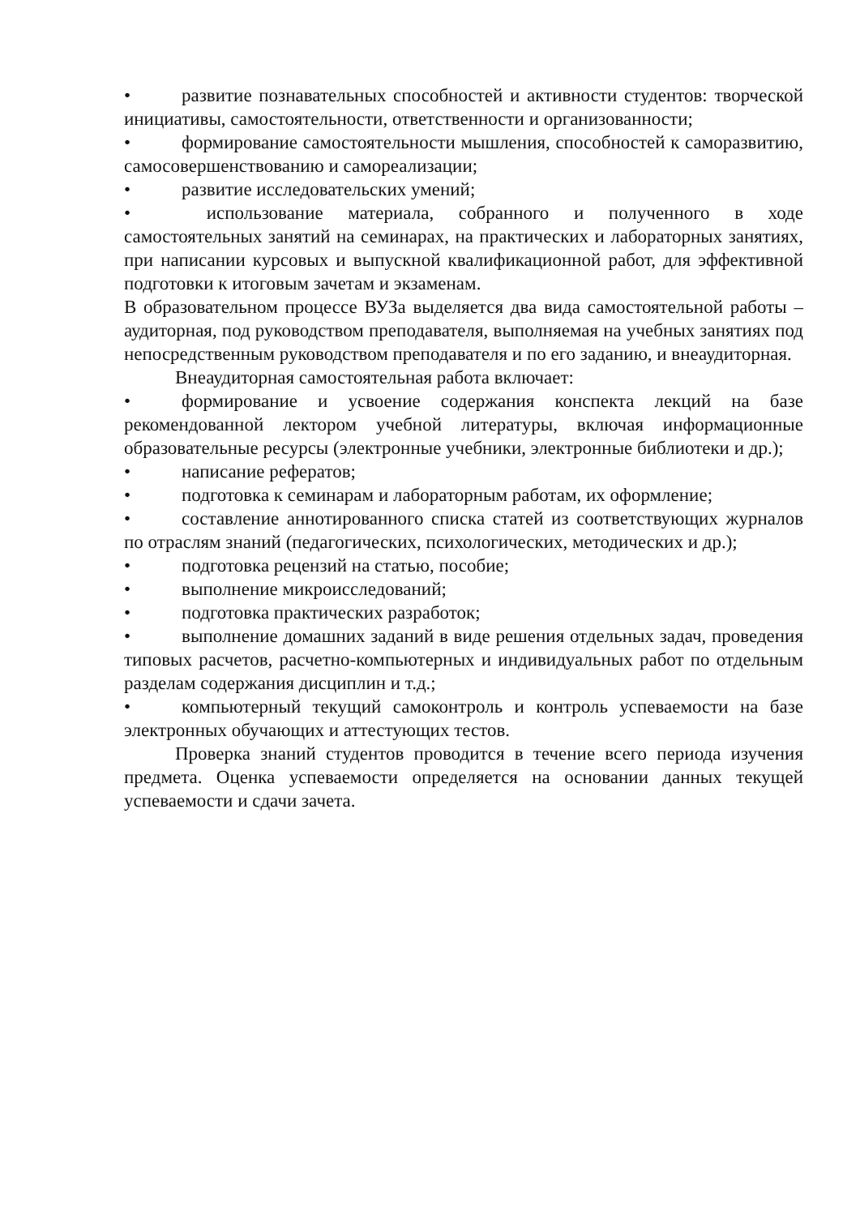• развитие познавательных способностей и активности студентов: творческой инициативы, самостоятельности, ответственности и организованности;
• формирование самостоятельности мышления, способностей к саморазвитию, самосовершенствованию и самореализации;
• развитие исследовательских умений;
• использование материала, собранного и полученного в ходе самостоятельных занятий на семинарах, на практических и лабораторных занятиях, при написании курсовых и выпускной квалификационной работ, для эффективной подготовки к итоговым зачетам и экзаменам.
В образовательном процессе ВУЗа выделяется два вида самостоятельной работы – аудиторная, под руководством преподавателя, выполняемая на учебных занятиях под непосредственным руководством преподавателя и по его заданию, и внеаудиторная.
Внеаудиторная самостоятельная работа включает:
• формирование и усвоение содержания конспекта лекций на базе рекомендованной лектором учебной литературы, включая информационные образовательные ресурсы (электронные учебники, электронные библиотеки и др.);
• написание рефератов;
• подготовка к семинарам и лабораторным работам, их оформление;
• составление аннотированного списка статей из соответствующих журналов по отраслям знаний (педагогических, психологических, методических и др.);
• подготовка рецензий на статью, пособие;
• выполнение микроисследований;
• подготовка практических разработок;
• выполнение домашних заданий в виде решения отдельных задач, проведения типовых расчетов, расчетно-компьютерных и индивидуальных работ по отдельным разделам содержания дисциплин и т.д.;
• компьютерный текущий самоконтроль и контроль успеваемости на базе электронных обучающих и аттестующих тестов.
Проверка знаний студентов проводится в течение всего периода изучения предмета. Оценка успеваемости определяется на основании данных текущей успеваемости и сдачи зачета.